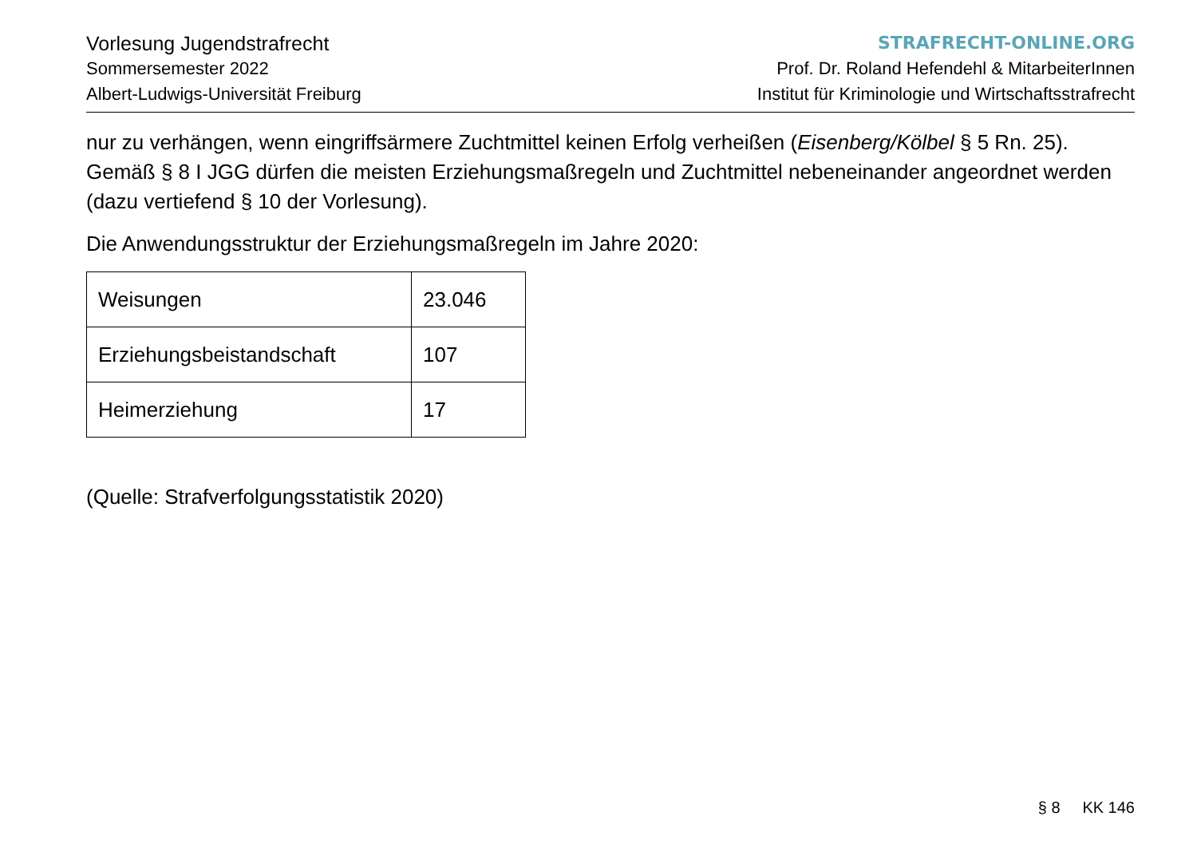Vorlesung Jugendstrafrecht
Sommersemester 2022
Albert-Ludwigs-Universität Freiburg
STRAFRECHT-ONLINE.ORG
Prof. Dr. Roland Hefendehl & MitarbeiterInnen
Institut für Kriminologie und Wirtschaftsstrafrecht
nur zu verhängen, wenn eingriffsärmere Zuchtmittel keinen Erfolg verheißen (Eisenberg/Kölbel § 5 Rn. 25). Gemäß § 8 I JGG dürfen die meisten Erziehungsmaßregeln und Zuchtmittel nebeneinander angeordnet werden (dazu vertiefend § 10 der Vorlesung).
Die Anwendungsstruktur der Erziehungsmaßregeln im Jahre 2020:
| Weisungen | 23.046 |
| Erziehungsbeistandschaft | 107 |
| Heimerziehung | 17 |
(Quelle: Strafverfolgungsstatistik 2020)
§ 8 KK 146